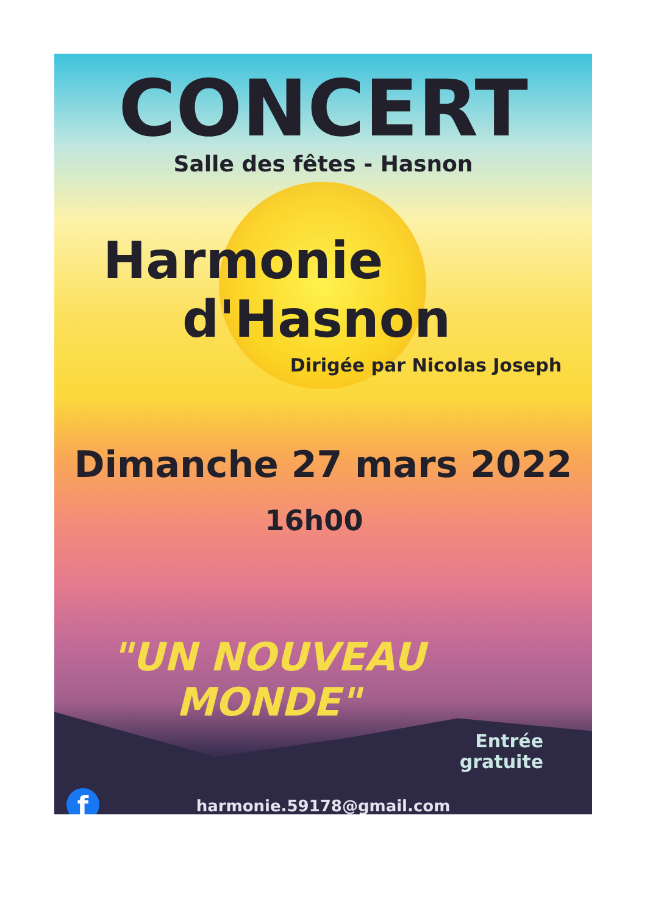CONCERT
Salle des fêtes - Hasnon
Harmonie
d'Hasnon
Dirigée par Nicolas Joseph
Dimanche 27 mars 2022
16h00
"UN NOUVEAU
MONDE"
Entrée
gratuite
f harmonie.59178@gmail.com